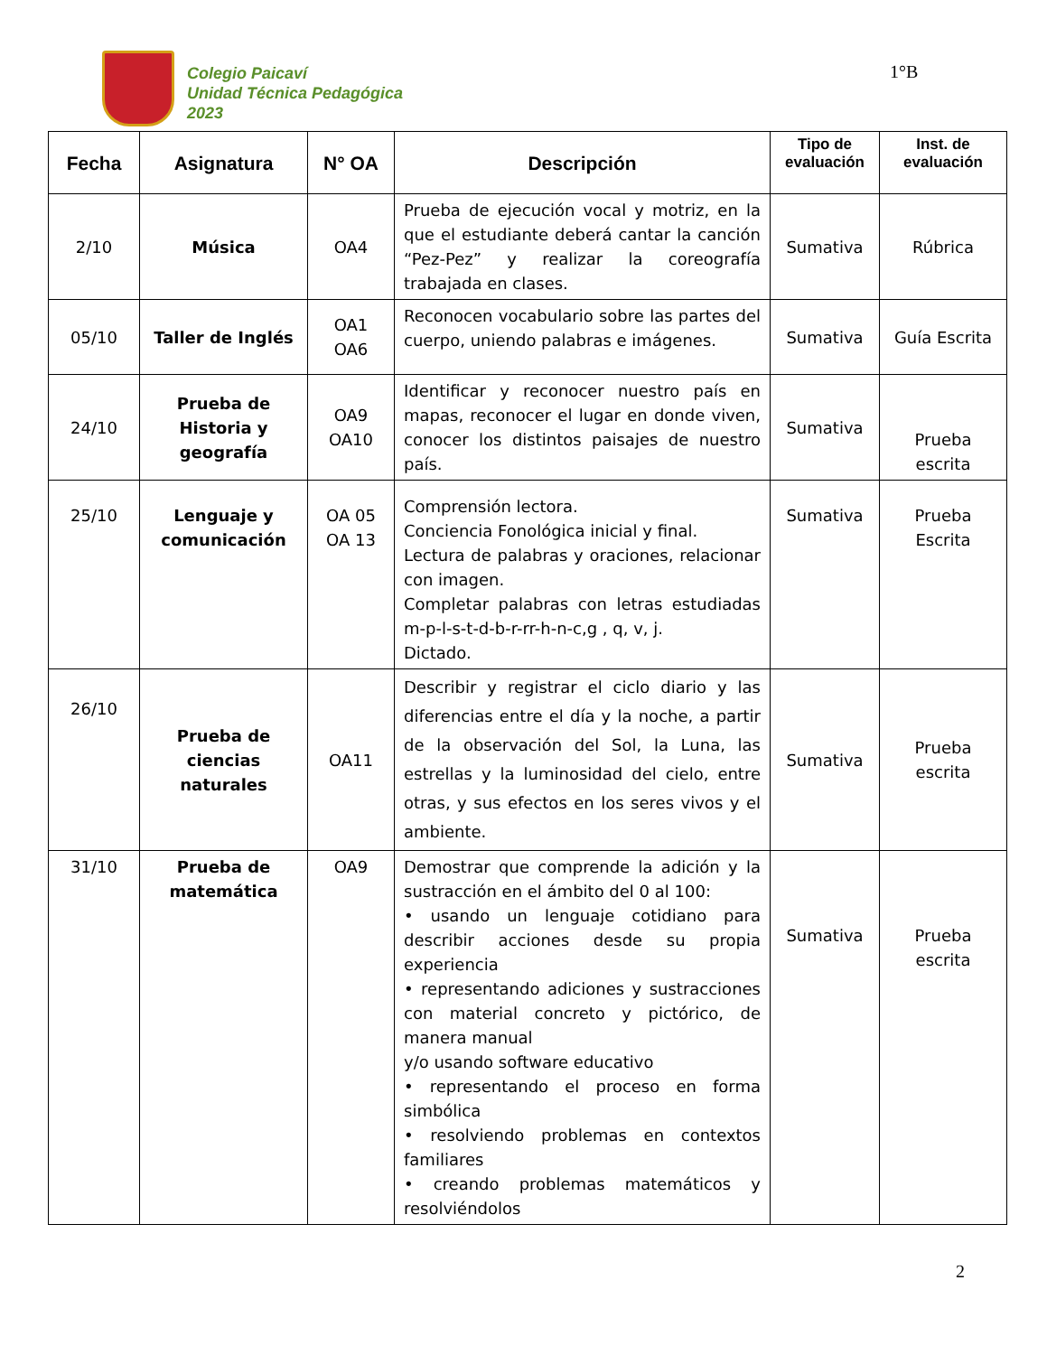Colegio Paicaví
Unidad Técnica Pedagógica
2023
1°B
| Fecha | Asignatura | N° OA | Descripción | Tipo de evaluación | Inst. de evaluación |
| --- | --- | --- | --- | --- | --- |
| 2/10 | Música | OA4 | Prueba de ejecución vocal y motriz, en la que el estudiante deberá cantar la canción “Pez-Pez” y realizar la coreografía trabajada en clases. | Sumativa | Rúbrica |
| 05/10 | Taller de Inglés | OA1 OA6 | Reconocen vocabulario sobre las partes del cuerpo, uniendo palabras e imágenes. | Sumativa | Guía Escrita |
| 24/10 | Prueba de Historia y geografía | OA9 OA10 | Identificar y reconocer nuestro país en mapas, reconocer el lugar en donde viven, conocer los distintos paisajes de nuestro país. | Sumativa | Prueba escrita |
| 25/10 | Lenguaje y comunicación | OA 05 OA 13 | Comprensión lectora. Conciencia Fonológica inicial y final. Lectura de palabras y oraciones, relacionar con imagen. Completar palabras con letras estudiadas m-p-l-s-t-d-b-r-rr-h-n-c,g , q, v, j. Dictado. | Sumativa | Prueba Escrita |
| 26/10 | Prueba de ciencias naturales | OA11 | Describir y registrar el ciclo diario y las diferencias entre el día y la noche, a partir de la observación del Sol, la Luna, las estrellas y la luminosidad del cielo, entre otras, y sus efectos en los seres vivos y el ambiente. | Sumativa | Prueba escrita |
| 31/10 | Prueba de matemática | OA9 | Demostrar que comprende la adición y la sustracción en el ámbito del 0 al 100: • usando un lenguaje cotidiano para describir acciones desde su propia experiencia • representando adiciones y sustracciones con material concreto y pictórico, de manera manual y/o usando software educativo • representando el proceso en forma simbólica • resolviendo problemas en contextos familiares • creando problemas matemáticos y resolviéndolos | Sumativa | Prueba escrita |
2